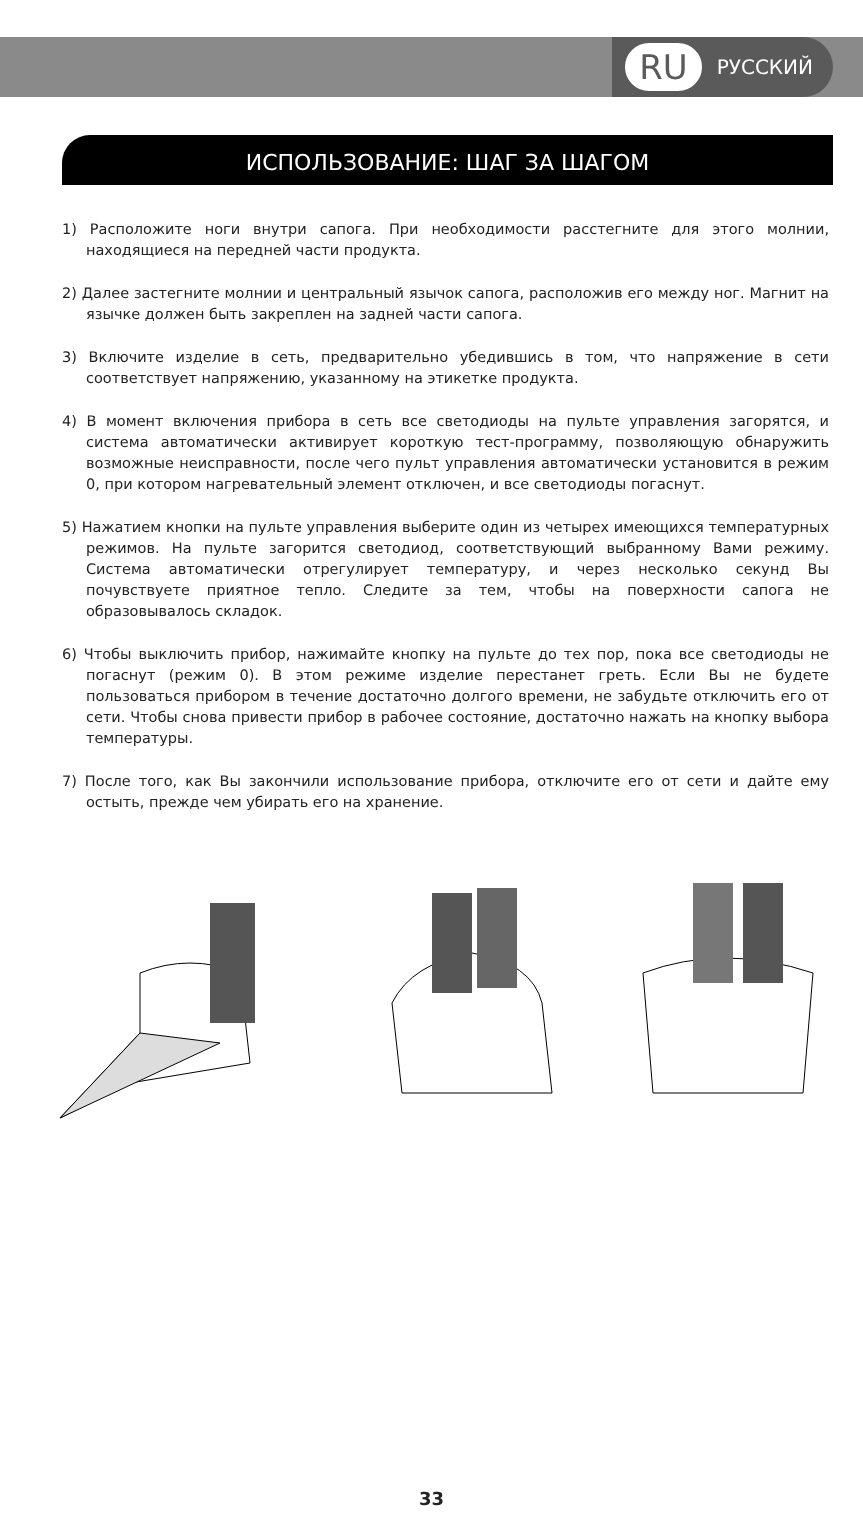RU РУССКИЙ
ИСПОЛЬЗОВАНИЕ: ШАГ ЗА ШАГОМ
1) Расположите ноги внутри сапога. При необходимости расстегните для этого молнии, находящиеся на передней части продукта.
2) Далее застегните молнии и центральный язычок сапога, расположив его между ног. Магнит на язычке должен быть закреплен на задней части сапога.
3) Включите изделие в сеть, предварительно убедившись в том, что напряжение в сети соответствует напряжению, указанному на этикетке продукта.
4) В момент включения прибора в сеть все светодиоды на пульте управления загорятся, и система автоматически активирует короткую тест-программу, позволяющую обнаружить возможные неисправности, после чего пульт управления автоматически установится в режим 0, при котором нагревательный элемент отключен, и все светодиоды погаснут.
5) Нажатием кнопки на пульте управления выберите один из четырех имеющихся температурных режимов. На пульте загорится светодиод, соответствующий выбранному Вами режиму. Система автоматически отрегулирует температуру, и через несколько секунд Вы почувствуете приятное тепло. Следите за тем, чтобы на поверхности сапога не образовывалось складок.
6) Чтобы выключить прибор, нажимайте кнопку на пульте до тех пор, пока все светодиоды не погаснут (режим 0). В этом режиме изделие перестанет греть. Если Вы не будете пользоваться прибором в течение достаточно долгого времени, не забудьте отключить его от сети. Чтобы снова привести прибор в рабочее состояние, достаточно нажать на кнопку выбора температуры.
7) После того, как Вы закончили использование прибора, отключите его от сети и дайте ему остыть, прежде чем убирать его на хранение.
33